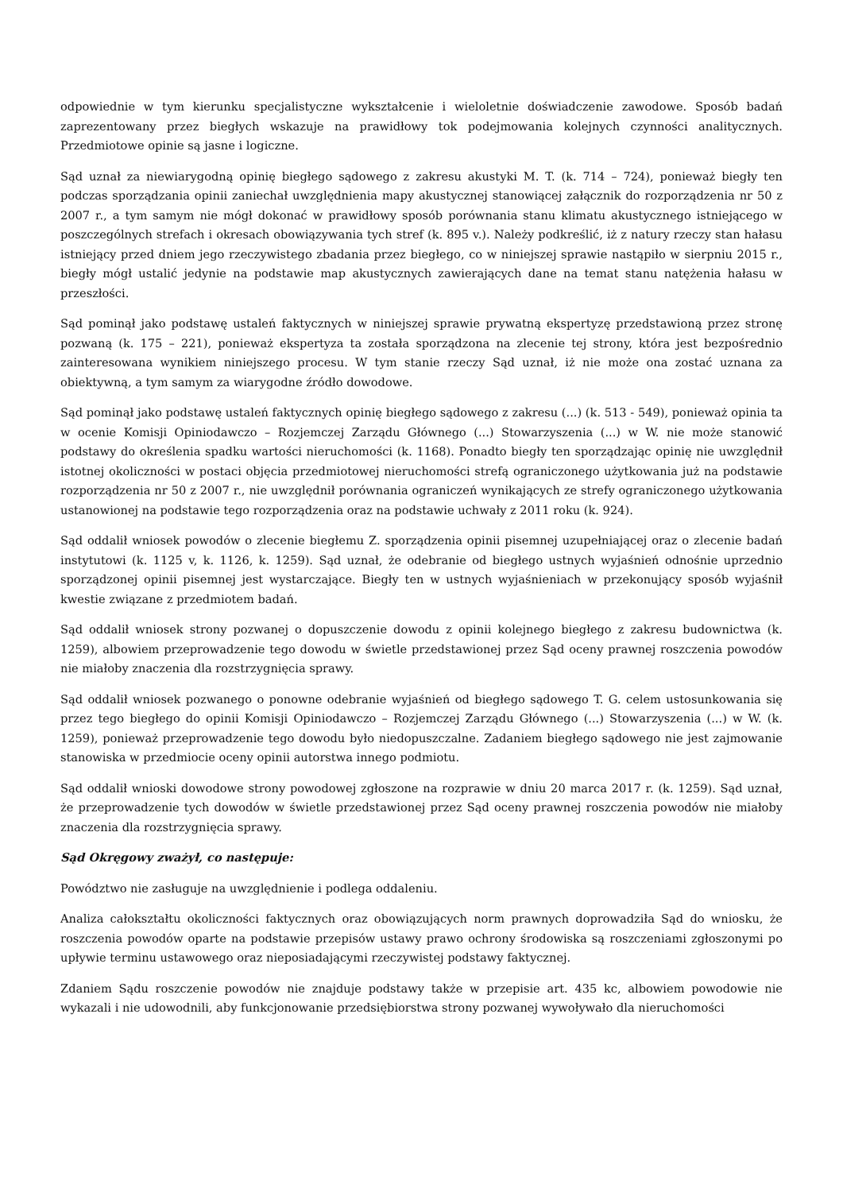odpowiednie w tym kierunku specjalistyczne wykształcenie i wieloletnie doświadczenie zawodowe. Sposób badań zaprezentowany przez biegłych wskazuje na prawidłowy tok podejmowania kolejnych czynności analitycznych. Przedmiotowe opinie są jasne i logiczne.
Sąd uznał za niewiarygodną opinię biegłego sądowego z zakresu akustyki M. T. (k. 714 – 724), ponieważ biegły ten podczas sporządzania opinii zaniechał uwzględnienia mapy akustycznej stanowiącej załącznik do rozporządzenia nr 50 z 2007 r., a tym samym nie mógł dokonać w prawidłowy sposób porównania stanu klimatu akustycznego istniejącego w poszczególnych strefach i okresach obowiązywania tych stref (k. 895 v.). Należy podkreślić, iż z natury rzeczy stan hałasu istniejący przed dniem jego rzeczywistego zbadania przez biegłego, co w niniejszej sprawie nastąpiło w sierpniu 2015 r., biegły mógł ustalić jedynie na podstawie map akustycznych zawierających dane na temat stanu natężenia hałasu w przeszłości.
Sąd pominął jako podstawę ustaleń faktycznych w niniejszej sprawie prywatną ekspertyzę przedstawioną przez stronę pozwaną (k. 175 – 221), ponieważ ekspertyza ta została sporządzona na zlecenie tej strony, która jest bezpośrednio zainteresowana wynikiem niniejszego procesu. W tym stanie rzeczy Sąd uznał, iż nie może ona zostać uznana za obiektywną, a tym samym za wiarygodne źródło dowodowe.
Sąd pominął jako podstawę ustaleń faktycznych opinię biegłego sądowego z zakresu (...) (k. 513 - 549), ponieważ opinia ta w ocenie Komisji Opiniodawczo – Rozjemczej Zarządu Głównego (...) Stowarzyszenia (...) w W. nie może stanowić podstawy do określenia spadku wartości nieruchomości (k. 1168). Ponadto biegły ten sporządzając opinię nie uwzględnił istotnej okoliczności w postaci objęcia przedmiotowej nieruchomości strefą ograniczonego użytkowania już na podstawie rozporządzenia nr 50 z 2007 r., nie uwzględnił porównania ograniczeń wynikających ze strefy ograniczonego użytkowania ustanowionej na podstawie tego rozporządzenia oraz na podstawie uchwały z 2011 roku (k. 924).
Sąd oddalił wniosek powodów o zlecenie biegłemu Z. sporządzenia opinii pisemnej uzupełniającej oraz o zlecenie badań instytutowi (k. 1125 v, k. 1126, k. 1259). Sąd uznał, że odebranie od biegłego ustnych wyjaśnień odnośnie uprzednio sporządzonej opinii pisemnej jest wystarczające. Biegły ten w ustnych wyjaśnieniach w przekonujący sposób wyjaśnił kwestie związane z przedmiotem badań.
Sąd oddalił wniosek strony pozwanej o dopuszczenie dowodu z opinii kolejnego biegłego z zakresu budownictwa (k. 1259), albowiem przeprowadzenie tego dowodu w świetle przedstawionej przez Sąd oceny prawnej roszczenia powodów nie miałoby znaczenia dla rozstrzygnięcia sprawy.
Sąd oddalił wniosek pozwanego o ponowne odebranie wyjaśnień od biegłego sądowego T. G. celem ustosunkowania się przez tego biegłego do opinii Komisji Opiniodawczo – Rozjemczej Zarządu Głównego (...) Stowarzyszenia (...) w W. (k. 1259), ponieważ przeprowadzenie tego dowodu było niedopuszczalne. Zadaniem biegłego sądowego nie jest zajmowanie stanowiska w przedmiocie oceny opinii autorstwa innego podmiotu.
Sąd oddalił wnioski dowodowe strony powodowej zgłoszone na rozprawie w dniu 20 marca 2017 r. (k. 1259). Sąd uznał, że przeprowadzenie tych dowodów w świetle przedstawionej przez Sąd oceny prawnej roszczenia powodów nie miałoby znaczenia dla rozstrzygnięcia sprawy.
Sąd Okręgowy zważył, co następuje:
Powództwo nie zasługuje na uwzględnienie i podlega oddaleniu.
Analiza całokształtu okoliczności faktycznych oraz obowiązujących norm prawnych doprowadziła Sąd do wniosku, że roszczenia powodów oparte na podstawie przepisów ustawy prawo ochrony środowiska są roszczeniami zgłoszonymi po upływie terminu ustawowego oraz nieposiadającymi rzeczywistej podstawy faktycznej.
Zdaniem Sądu roszczenie powodów nie znajduje podstawy także w przepisie art. 435 kc, albowiem powodowie nie wykazali i nie udowodnili, aby funkcjonowanie przedsiębiorstwa strony pozwanej wywoływało dla nieruchomości